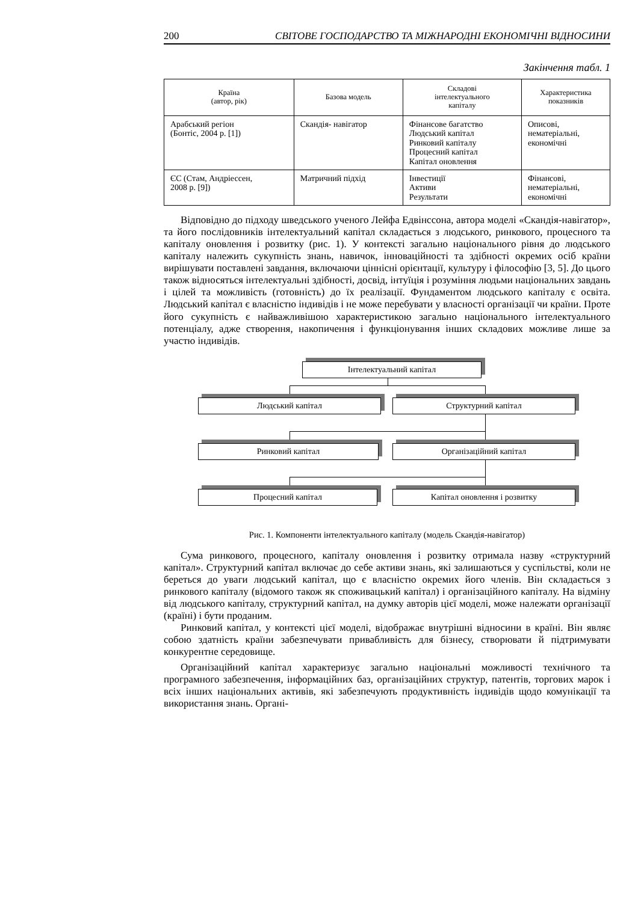200 СВІТОВЕ ГОСПОДАРСТВО ТА МІЖНАРОДНІ ЕКОНОМІЧНІ ВІДНОСИНИ
Закінчення табл. 1
| Країна (автор, рік) | Базова модель | Складові інтелектуального капіталу | Характеристика показників |
| --- | --- | --- | --- |
| Арабський регіон (Бонтіс, 2004 р. [1]) | Скандія- навігатор | Фінансове багатство Людський капітал Ринковий капіталу Процесний капітал Капітал оновлення | Описові, нематеріальні, економічні |
| ЄС (Стам, Андріессен, 2008 р. [9]) | Матричний підхід | Інвестиції Активи Результати | Фінансові, нематеріальні, економічні |
Відповідно до підходу шведського ученого Лейфа Едвінссона, автора моделі «Скандія-навігатор», та його послідовників інтелектуальний капітал складається з людського, ринкового, процесного та капіталу оновлення і розвитку (рис. 1). У контексті загально національного рівня до людського капіталу належить сукупність знань, навичок, інноваційності та здібності окремих осіб країни вирішувати поставлені завдання, включаючи ціннісні орієнтації, культуру і філософію [3, 5]. До цього також відносяться інтелектуальні здібності, досвід, інтуїція і розуміння людьми національних завдань і цілей та можливість (готовність) до їх реалізації. Фундаментом людського капіталу є освіта. Людський капітал є власністю індивідів і не може перебувати у власності організації чи країни. Проте його сукупність є найважливішою характеристикою загально національного інтелектуального потенціалу, адже створення, накопичення і функціонування інших складових можливе лише за участю індивідів.
Інтелектуальний капітал
Людський капітал Структурний капітал
Ринковий капітал Організаційний капітал
Процесний капітал Капітал оновлення і розвитку
Рис. 1. Компоненти інтелектуального капіталу (модель Скандія-навігатор)
Сума ринкового, процесного, капіталу оновлення і розвитку отримала назву «структурний капітал». Структурний капітал включає до себе активи знань, які залишаються у суспільстві, коли не береться до уваги людський капітал, що є власністю окремих його членів. Він складається з ринкового капіталу (відомого також як споживацький капітал) і організаційного капіталу. На відміну від людського капіталу, структурний капітал, на думку авторів цієї моделі, може належати організації (країні) і бути проданим.
Ринковий капітал, у контексті цієї моделі, відображає внутрішні відносини в країні. Він являє собою здатність країни забезпечувати привабливість для бізнесу, створювати й підтримувати конкурентне середовище.
Організаційний капітал характеризує загально національні можливості технічного та програмного забезпечення, інформаційних баз, організаційних структур, патентів, торгових марок і всіх інших національних активів, які забезпечують продуктивність індивідів щодо комунікації та використання знань. Органі-